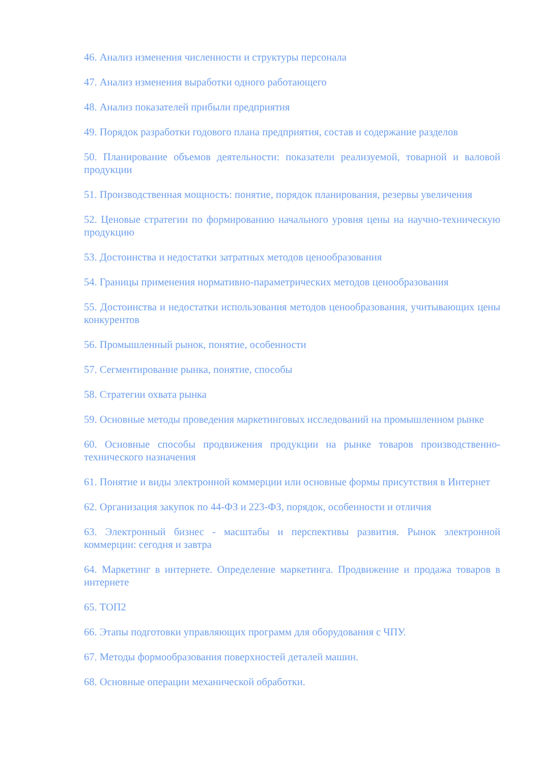46. Анализ изменения численности и структуры персонала
47. Анализ изменения выработки одного работающего
48. Анализ показателей прибыли предприятия
49. Порядок разработки годового плана предприятия, состав и содержание разделов
50. Планирование объемов деятельности: показатели реализуемой, товарной и валовой продукции
51. Производственная мощность: понятие, порядок планирования, резервы увеличения
52. Ценовые стратегии по формированию начального уровня цены на научно-техническую продукцию
53. Достоинства и недостатки затратных методов ценообразования
54. Границы применения нормативно-параметрических методов ценообразования
55. Достоинства и недостатки использования методов ценообразования, учитывающих цены конкурентов
56. Промышленный рынок, понятие, особенности
57. Сегментирование рынка, понятие, способы
58. Стратегии охвата рынка
59. Основные методы проведения маркетинговых исследований на промышленном рынке
60. Основные способы продвижения продукции на рынке товаров производственно-технического назначения
61. Понятие и виды электронной коммерции или основные формы присутствия в Интернет
62. Организация закупок по 44-ФЗ и 223-ФЗ, порядок, особенности и отличия
63. Электронный бизнес - масштабы и перспективы развития. Рынок электронной коммерции: сегодня и завтра
64. Маркетинг в интернете. Определение маркетинга. Продвижение и продажа товаров в интернете
65. ТОП2
66. Этапы подготовки управляющих программ для оборудования с ЧПУ.
67. Методы формообразования поверхностей деталей машин.
68. Основные операции механической обработки.